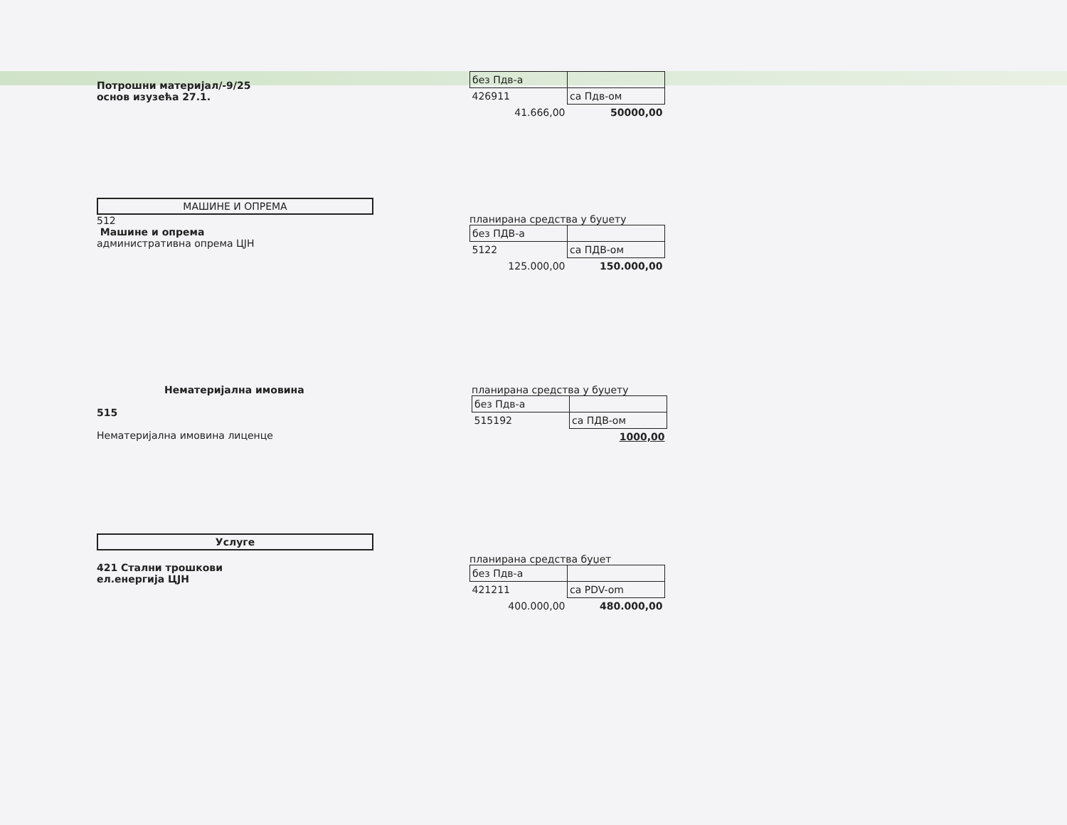Потрошни материјал/-9/25
основ изузећа 27.1.
| без Пдв-а | |
| 426911 | са Пдв-ом |
| 41.666,00 | 50000,00 |
МАШИНЕ И ОПРЕМА
512
Машине и опрема
административна опрема ЦЈН
планирана средства у буџету
| без ПДВ-а | |
| 5122 | са ПДВ-ом |
| 125.000,00 | 150.000,00 |
Нематеријална имовина
515
Нематеријална имовина лиценце
планирана средства у буџету
| без Пдв-а | |
| 515192 | са ПДВ-ом |
| | 1000,00 |
Услуге
421 Стални трошкови
ел.енергија ЦЈН
планирана средства буџет
| без Пдв-а | |
| 421211 | са PDV-om |
| 400.000,00 | 480.000,00 |